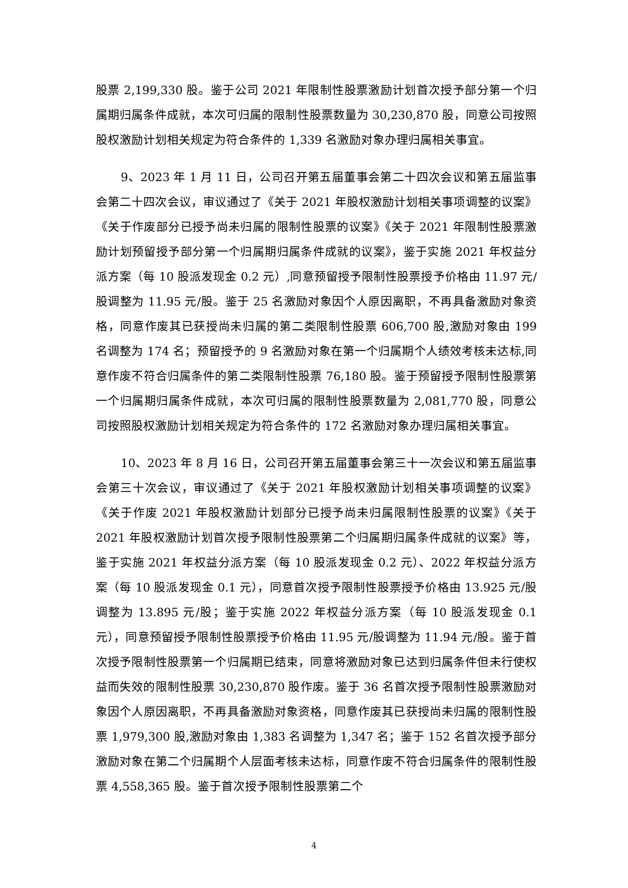股票 2,199,330 股。鉴于公司 2021 年限制性股票激励计划首次授予部分第一个归属期归属条件成就，本次可归属的限制性股票数量为 30,230,870 股，同意公司按照股权激励计划相关规定为符合条件的 1,339 名激励对象办理归属相关事宜。
9、2023 年 1 月 11 日，公司召开第五届董事会第二十四次会议和第五届监事会第二十四次会议，审议通过了《关于 2021 年股权激励计划相关事项调整的议案》《关于作废部分已授予尚未归属的限制性股票的议案》《关于 2021 年限制性股票激励计划预留授予部分第一个归属期归属条件成就的议案》，鉴于实施 2021 年权益分派方案（每 10 股派发现金 0.2 元）,同意预留授予限制性股票授予价格由 11.97 元/股调整为 11.95 元/股。鉴于 25 名激励对象因个人原因离职，不再具备激励对象资格，同意作废其已获授尚未归属的第二类限制性股票 606,700 股,激励对象由 199 名调整为 174 名；预留授予的 9 名激励对象在第一个归属期个人绩效考核未达标,同意作废不符合归属条件的第二类限制性股票 76,180 股。鉴于预留授予限制性股票第一个归属期归属条件成就，本次可归属的限制性股票数量为 2,081,770 股，同意公司按照股权激励计划相关规定为符合条件的 172 名激励对象办理归属相关事宜。
10、2023 年 8 月 16 日，公司召开第五届董事会第三十一次会议和第五届监事会第三十次会议，审议通过了《关于 2021 年股权激励计划相关事项调整的议案》《关于作废 2021 年股权激励计划部分已授予尚未归属限制性股票的议案》《关于 2021 年股权激励计划首次授予限制性股票第二个归属期归属条件成就的议案》等，鉴于实施 2021 年权益分派方案（每 10 股派发现金 0.2 元）、2022 年权益分派方案（每 10 股派发现金 0.1 元），同意首次授予限制性股票授予价格由 13.925 元/股调整为 13.895 元/股；鉴于实施 2022 年权益分派方案（每 10 股派发现金 0.1 元），同意预留授予限制性股票授予价格由 11.95 元/股调整为 11.94 元/股。鉴于首次授予限制性股票第一个归属期已结束，同意将激励对象已达到归属条件但未行使权益而失效的限制性股票 30,230,870 股作废。鉴于 36 名首次授予限制性股票激励对象因个人原因离职，不再具备激励对象资格，同意作废其已获授尚未归属的限制性股票 1,979,300 股,激励对象由 1,383 名调整为 1,347 名；鉴于 152 名首次授予部分激励对象在第二个归属期个人层面考核未达标，同意作废不符合归属条件的限制性股票 4,558,365 股。鉴于首次授予限制性股票第二个
4